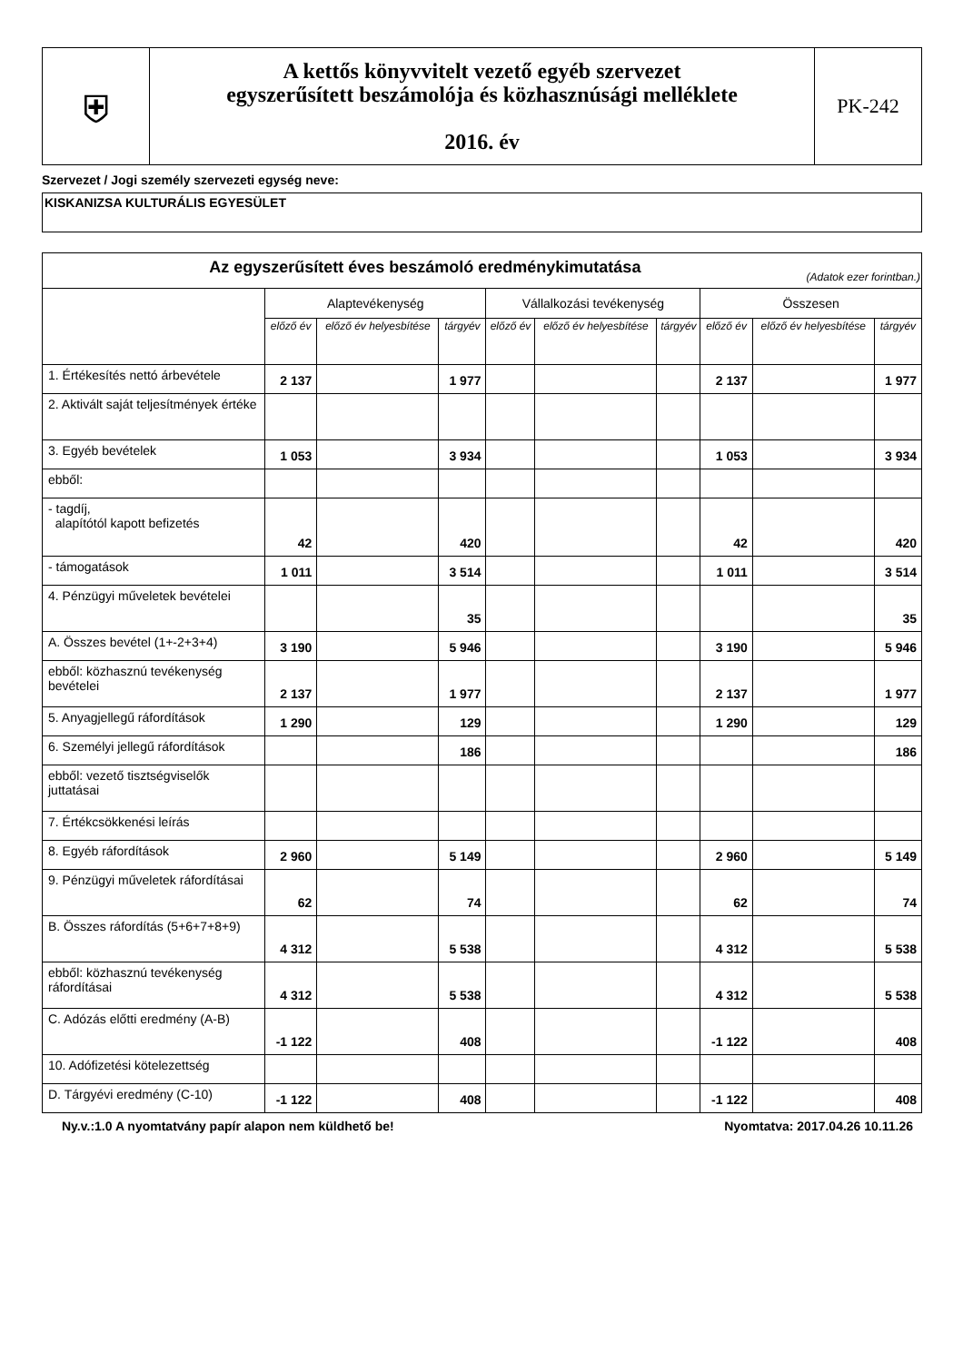| ⛨ | A kettős könyvvitelt vezető egyéb szervezet egyszerűsített beszámolója és közhasznúsági melléklete 2016. év | PK-242 |
Szervezet / Jogi személy szervezeti egység neve:
KISKANIZSA KULTURÁLIS EGYESÜLET
| Az egyszerűsített éves beszámoló eredménykimutatása (Adatok ezer forintban.) | | | | | | | | | |
| --- | --- | --- | --- | --- | --- | --- | --- | --- | --- |
| | Alaptevékenység | | | Vállalkozási tevékenység | | | Összesen | | |
| | előző év | előző év helyesbítése | tárgyév | előző év | előző év helyesbítése | tárgyév | előző év | előző év helyesbítése | tárgyév |
| 1. Értékesítés nettó árbevétele | 2 137 | | 1 977 | | | | 2 137 | | 1 977 |
| 2. Aktivált saját teljesítmények értéke | | | | | | | | | |
| 3. Egyéb bevételek | 1 053 | | 3 934 | | | | 1 053 | | 3 934 |
| ebből: | | | | | | | | | |
| - tagdíj, alapítótól kapott befizetés | 42 | | 420 | | | | 42 | | 420 |
| - támogatások | 1 011 | | 3 514 | | | | 1 011 | | 3 514 |
| 4. Pénzügyi műveletek bevételei | | | 35 | | | | | | 35 |
| A. Összes bevétel (1+-2+3+4) | 3 190 | | 5 946 | | | | 3 190 | | 5 946 |
| ebből: közhasznú tevékenység bevételei | 2 137 | | 1 977 | | | | 2 137 | | 1 977 |
| 5. Anyagjellegű ráfordítások | 1 290 | | 129 | | | | 1 290 | | 129 |
| 6. Személyi jellegű ráfordítások | | | 186 | | | | | | 186 |
| ebből: vezető tisztségviselők juttatásai | | | | | | | | | |
| 7. Értékcsökkenési leírás | | | | | | | | | |
| 8. Egyéb ráfordítások | 2 960 | | 5 149 | | | | 2 960 | | 5 149 |
| 9. Pénzügyi műveletek ráfordításai | 62 | | 74 | | | | 62 | | 74 |
| B. Összes ráfordítás (5+6+7+8+9) | 4 312 | | 5 538 | | | | 4 312 | | 5 538 |
| ebből: közhasznú tevékenység ráfordításai | 4 312 | | 5 538 | | | | 4 312 | | 5 538 |
| C. Adózás előtti eredmény (A-B) | -1 122 | | 408 | | | | -1 122 | | 408 |
| 10. Adófizetési kötelezettség | | | | | | | | | |
| D. Tárgyévi eredmény (C-10) | -1 122 | | 408 | | | | -1 122 | | 408 |
Ny.v.:1.0 A nyomtatvány papír alapon nem küldhető be! Nyomtatva: 2017.04.26 10.11.26